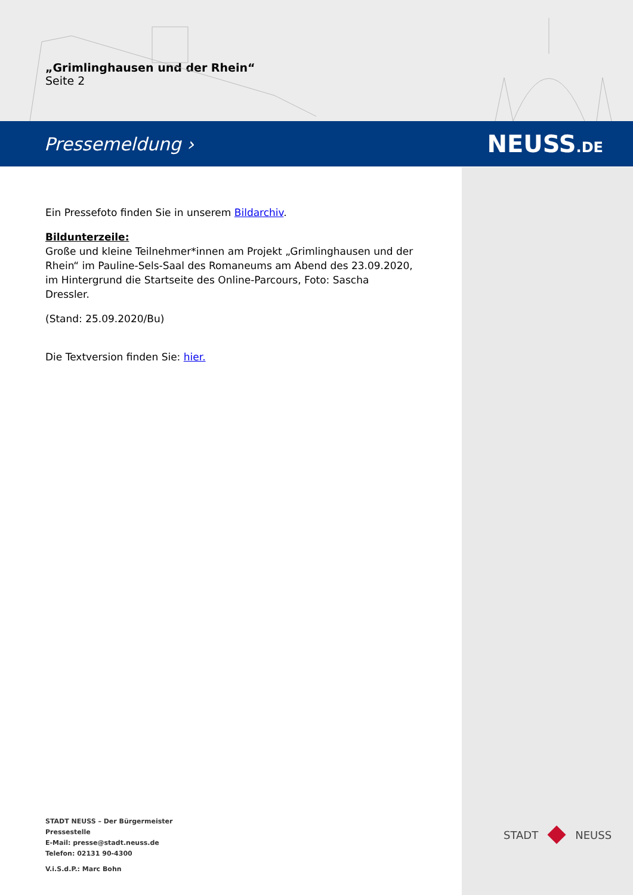„Grimlinghausen und der Rhein“
Seite 2
Pressemeldung › NEUSS.DE
Ein Pressefoto finden Sie in unserem Bildarchiv.
Bildunterzeile:
Große und kleine Teilnehmer*innen am Projekt „Grimlinghausen und der Rhein“ im Pauline-Sels-Saal des Romaneums am Abend des 23.09.2020, im Hintergrund die Startseite des Online-Parcours, Foto: Sascha Dressler.
(Stand: 25.09.2020/Bu)
Die Textversion finden Sie: hier.
STADT NEUSS – Der Bürgermeister
Pressestelle
E-Mail: presse@stadt.neuss.de
Telefon: 02131 90-4300
V.i.S.d.P.: Marc Bohn
STADT NEUSS